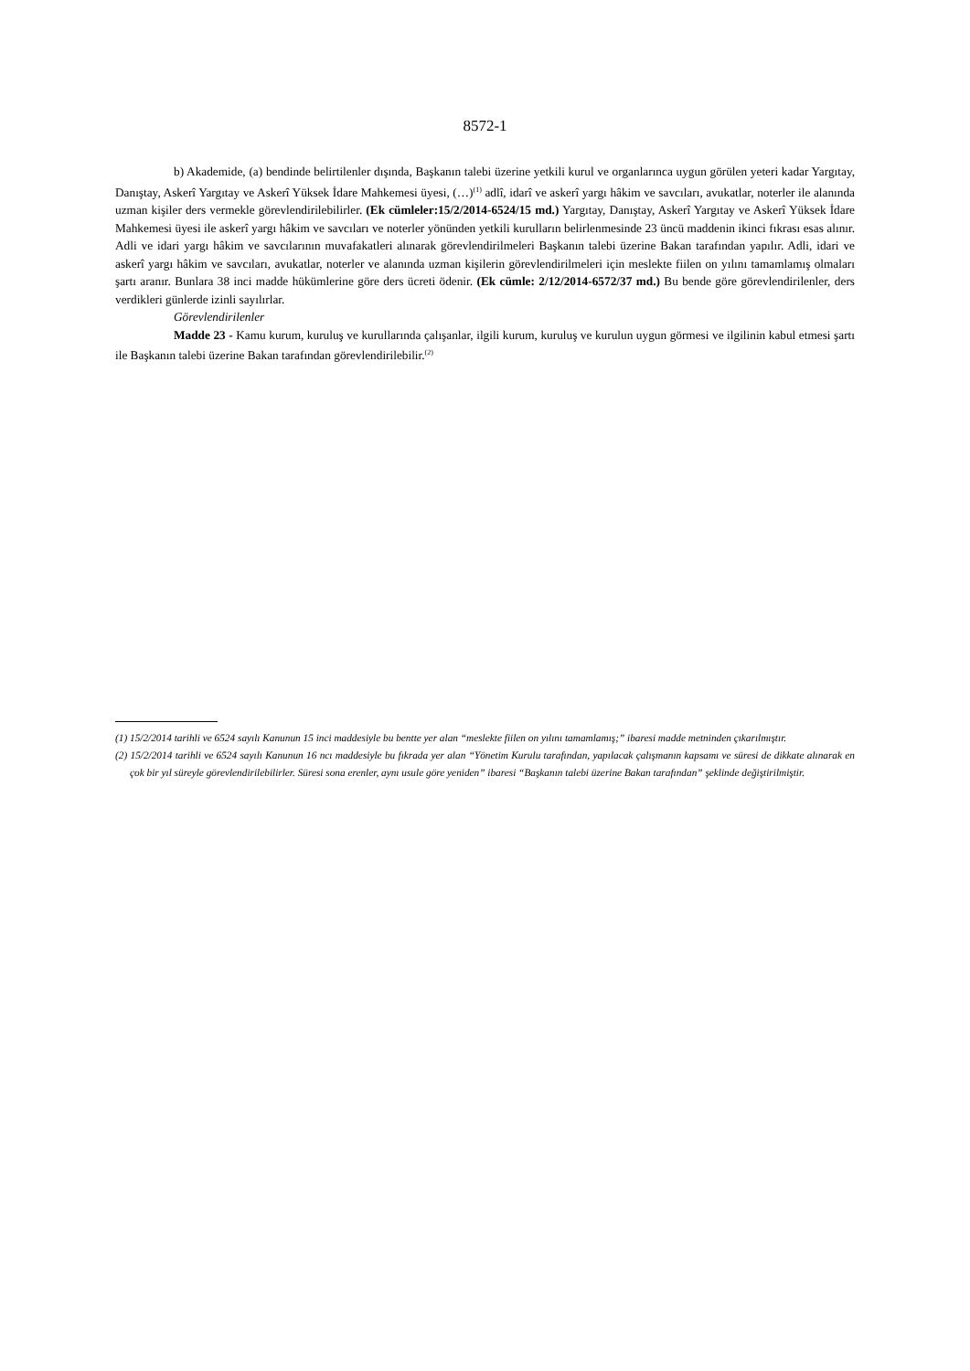8572-1
b) Akademide, (a) bendinde belirtilenler dışında, Başkanın talebi üzerine yetkili kurul ve organlarınca uygun görülen yeteri kadar Yargıtay, Danıştay, Askerî Yargıtay ve Askerî Yüksek İdare Mahkemesi üyesi, (…)<sup>(1)</sup> adlî, idarî ve askerî yargı hâkim ve savcıları, avukatlar, noterler ile alanında uzman kişiler ders vermekle görevlendirilebilirler. (Ek cümleler:15/2/2014-6524/15 md.) Yargıtay, Danıştay, Askerî Yargıtay ve Askerî Yüksek İdare Mahkemesi üyesi ile askerî yargı hâkim ve savcıları ve noterler yönünden yetkili kurulların belirlenmesinde 23 üncü maddenin ikinci fıkrası esas alınır. Adli ve idari yargı hâkim ve savcılarının muvafakatleri alınarak görevlendirilmeleri Başkanın talebi üzerine Bakan tarafından yapılır. Adli, idari ve askerî yargı hâkim ve savcıları, avukatlar, noterler ve alanında uzman kişilerin görevlendirilmeleri için meslekte fiilen on yılını tamamlamış olmaları şartı aranır. Bunlara 38 inci madde hükümlerine göre ders ücreti ödenir. (Ek cümle: 2/12/2014-6572/37 md.) Bu bende göre görevlendirilenler, ders verdikleri günlerde izinli sayılırlar.
Görevlendirilenler
Madde 23 - Kamu kurum, kuruluş ve kurullarında çalışanlar, ilgili kurum, kuruluş ve kurulun uygun görmesi ve ilgilinin kabul etmesi şartı ile Başkanın talebi üzerine Bakan tarafından görevlendirilebilir.<sup>(2)</sup>
(1) 15/2/2014 tarihli ve 6524 sayılı Kanunun 15 inci maddesiyle bu bentte yer alan “meslekte fiilen on yılını tamamlamış;” ibaresi madde metninden çıkarılmıştır.
(2) 15/2/2014 tarihli ve 6524 sayılı Kanunun 16 ncı maddesiyle bu fıkrada yer alan “Yönetim Kurulu tarafından, yapılacak çalışmanın kapsamı ve süresi de dikkate alınarak en çok bir yıl süreyle görevlendirilebilirler. Süresi sona erenler, aynı usule göre yeniden” ibaresi “Başkanın talebi üzerine Bakan tarafından” şeklinde değiştirilmiştir.